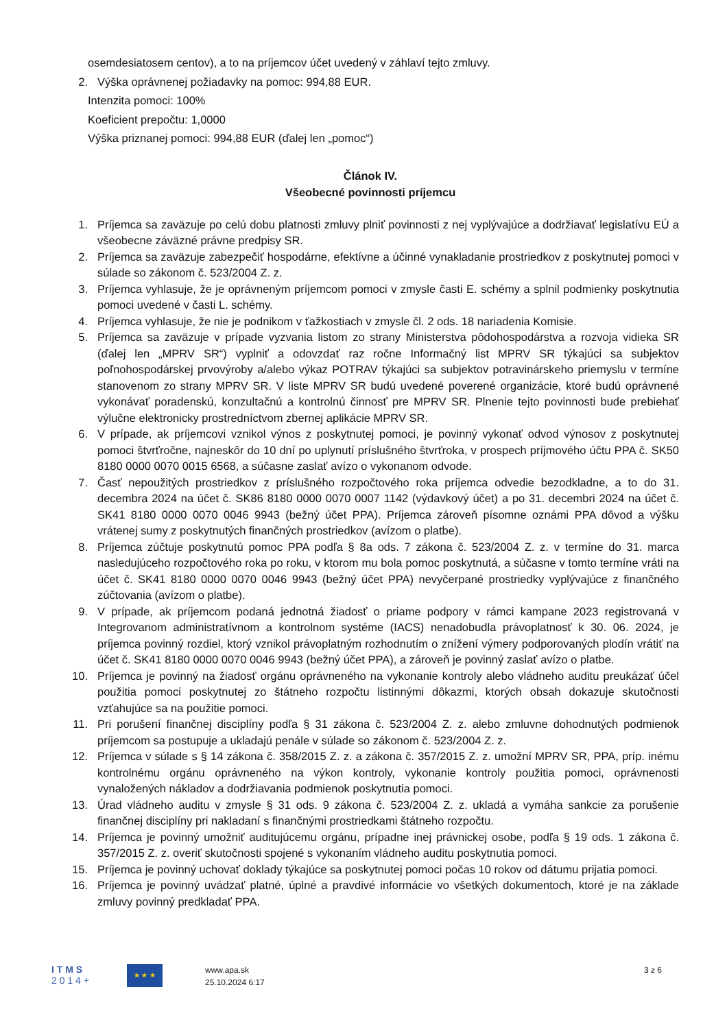osemdesiatosem centov), a to na príjemcov účet uvedený v záhlaví tejto zmluvy.
2. Výška oprávnenej požiadavky na pomoc: 994,88 EUR.
Intenzita pomoci: 100%
Koeficient prepočtu: 1,0000
Výška priznanej pomoci: 994,88 EUR (ďalej len „pomoc“)
Článok IV.
Všeobecné povinnosti príjemcu
1. Príjemca sa zaväzuje po celú dobu platnosti zmluvy plniť povinnosti z nej vyplývajúce a dodržiavať legislatívu EÚ a všeobecne záväzné právne predpisy SR.
2. Príjemca sa zaväzuje zabezpečiť hospodárne, efektívne a účinné vynakladanie prostriedkov z poskytnutej pomoci v súlade so zákonom č. 523/2004 Z. z.
3. Príjemca vyhlasuje, že je oprávneným príjemcom pomoci v zmysle časti E. schémy a splnil podmienky poskytnutia pomoci uvedené v časti L. schémy.
4. Príjemca vyhlasuje, že nie je podnikom v ťažkostiach v zmysle čl. 2 ods. 18 nariadenia Komisie.
5. Príjemca sa zaväzuje v prípade vyzvania listom zo strany Ministerstva pôdohospodárstva a rozvoja vidieka SR (ďalej len „MPRV SR“) vyplniť a odovzdať raz ročne Informačný list MPRV SR týkajúci sa subjektov poľnohospodárskej prvovýroby a/alebo výkaz POTRAV týkajúci sa subjektov potravinárskeho priemyslu v termíne stanovenom zo strany MPRV SR. V liste MPRV SR budú uvedené poverené organizácie, ktoré budú oprávnené vykonávať poradenskú, konzultačnú a kontrolnú činnosť pre MPRV SR. Plnenie tejto povinnosti bude prebiehať výlučne elektronicky prostredníctvom zbernej aplikácie MPRV SR.
6. V prípade, ak príjemcovi vznikol výnos z poskytnutej pomoci, je povinný vykonať odvod výnosov z poskytnutej pomoci štvrťročne, najneskôr do 10 dní po uplynutí príslušného štvrťroka, v prospech príjmového účtu PPA č. SK50 8180 0000 0070 0015 6568, a súčasne zaslať avízo o vykonanom odvode.
7. Časť nepoužitých prostriedkov z príslušného rozpočtového roka príjemca odvedie bezodkladne, a to do 31. decembra 2024 na účet č. SK86 8180 0000 0070 0007 1142 (výdavkový účet) a po 31. decembri 2024 na účet č. SK41 8180 0000 0070 0046 9943 (bežný účet PPA). Príjemca zároveň písomne oznámi PPA dôvod a výšku vrátenej sumy z poskytnutých finančných prostriedkov (avízom o platbe).
8. Príjemca zúčtuje poskytnutú pomoc PPA podľa § 8a ods. 7 zákona č. 523/2004 Z. z. v termíne do 31. marca nasledujúceho rozpočtového roka po roku, v ktorom mu bola pomoc poskytnutá, a súčasne v tomto termíne vráti na účet č. SK41 8180 0000 0070 0046 9943 (bežný účet PPA) nevyčerpané prostriedky vyplývajúce z finančného zúčtovania (avízom o platbe).
9. V prípade, ak príjemcom podaná jednotná žiadosť o priame podpory v rámci kampane 2023 registrovaná v Integrovanom administratívnom a kontrolnom systéme (IACS) nenadobudla právoplatnosť k 30. 06. 2024, je príjemca povinný rozdiel, ktorý vznikol právoplatným rozhodnutím o znížení výmery podporovaných plodín vrátiť na účet č. SK41 8180 0000 0070 0046 9943 (bežný účet PPA), a zároveň je povinný zaslať avízo o platbe.
10. Príjemca je povinný na žiadosť orgánu oprávneného na vykonanie kontroly alebo vládneho auditu preukázať účel použitia pomoci poskytnutej zo štátneho rozpočtu listinnými dôkazmi, ktorých obsah dokazuje skutočnosti vzťahujúce sa na použitie pomoci.
11. Pri porušení finančnej disciplíny podľa § 31 zákona č. 523/2004 Z. z. alebo zmluvne dohodnutých podmienok príjemcom sa postupuje a ukladajú penále v súlade so zákonom č. 523/2004 Z. z.
12. Príjemca v súlade s § 14 zákona č. 358/2015 Z. z. a zákona č. 357/2015 Z. z. umožní MPRV SR, PPA, príp. inému kontrolnému orgánu oprávneného na výkon kontroly, vykonanie kontroly použitia pomoci, oprávnenosti vynaložených nákladov a dodržiavania podmienok poskytnutia pomoci.
13. Úrad vládneho auditu v zmysle § 31 ods. 9 zákona č. 523/2004 Z. z. ukladá a vymáha sankcie za porušenie finančnej disciplíny pri nakladaní s finančnými prostriedkami štátneho rozpočtu.
14. Príjemca je povinný umožniť auditujúcemu orgánu, prípadne inej právnickej osobe, podľa § 19 ods. 1 zákona č. 357/2015 Z. z. overiť skutočnosti spojené s vykonaním vládneho auditu poskytnutia pomoci.
15. Príjemca je povinný uchovať doklady týkajúce sa poskytnutej pomoci počas 10 rokov od dátumu prijatia pomoci.
16. Príjemca je povinný uvádzať platné, úplné a pravdivé informácie vo všetkých dokumentoch, ktoré je na základe zmluvy povinný predkladať PPA.
I T M S
2 0 1 4 +
★ ★ ★
www.apa.sk
25.10.2024 6:17
3 z 6